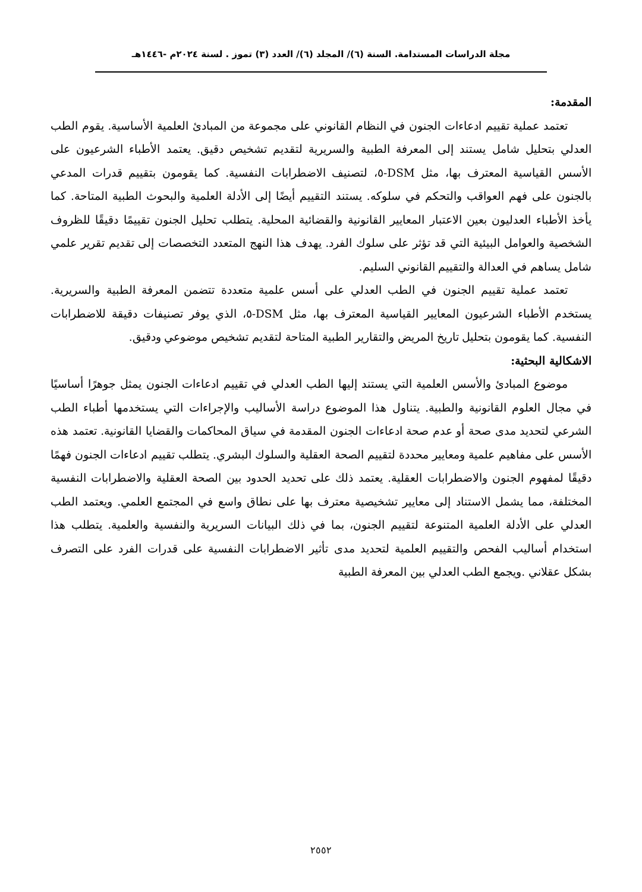مجلة الدراسات المستدامة. السنة (٦)/ المجلد (٦)/ العدد (٣) تموز . لسنة ٢٠٢٤م -١٤٤٦هـ
المقدمة:
تعتمد عملية تقييم ادعاءات الجنون في النظام القانوني على مجموعة من المبادئ العلمية الأساسية. يقوم الطب العدلي بتحليل شامل يستند إلى المعرفة الطبية والسريرية لتقديم تشخيص دقيق. يعتمد الأطباء الشرعيون على الأسس القياسية المعترف بها، مثل DSM-٥، لتصنيف الاضطرابات النفسية. كما يقومون بتقييم قدرات المدعي بالجنون على فهم العواقب والتحكم في سلوكه. يستند التقييم أيضًا إلى الأدلة العلمية والبحوث الطبية المتاحة. كما يأخذ الأطباء العدليون بعين الاعتبار المعايير القانونية والقضائية المحلية. يتطلب تحليل الجنون تقييمًا دقيقًا للظروف الشخصية والعوامل البيئية التي قد تؤثر على سلوك الفرد. يهدف هذا النهج المتعدد التخصصات إلى تقديم تقرير علمي شامل يساهم في العدالة والتقييم القانوني السليم.
تعتمد عملية تقييم الجنون في الطب العدلي على أسس علمية متعددة تتضمن المعرفة الطبية والسريرية. يستخدم الأطباء الشرعيون المعايير القياسية المعترف بها، مثل DSM-٥، الذي يوفر تصنيفات دقيقة للاضطرابات النفسية. كما يقومون بتحليل تاريخ المريض والتقارير الطبية المتاحة لتقديم تشخيص موضوعي ودقيق.
الاشكالية البحثية:
موضوع المبادئ والأسس العلمية التي يستند إليها الطب العدلي في تقييم ادعاءات الجنون يمثل جوهرًا أساسيًا في مجال العلوم القانونية والطبية. يتناول هذا الموضوع دراسة الأساليب والإجراءات التي يستخدمها أطباء الطب الشرعي لتحديد مدى صحة أو عدم صحة ادعاءات الجنون المقدمة في سياق المحاكمات والقضايا القانونية. تعتمد هذه الأسس على مفاهيم علمية ومعايير محددة لتقييم الصحة العقلية والسلوك البشري. يتطلب تقييم ادعاءات الجنون فهمًا دقيقًا لمفهوم الجنون والاضطرابات العقلية. يعتمد ذلك على تحديد الحدود بين الصحة العقلية والاضطرابات النفسية المختلفة، مما يشمل الاستناد إلى معايير تشخيصية معترف بها على نطاق واسع في المجتمع العلمي. ويعتمد الطب العدلي على الأدلة العلمية المتنوعة لتقييم الجنون، بما في ذلك البيانات السريرية والنفسية والعلمية. يتطلب هذا استخدام أساليب الفحص والتقييم العلمية لتحديد مدى تأثير الاضطرابات النفسية على قدرات الفرد على التصرف بشكل عقلاني .ويجمع الطب العدلي بين المعرفة الطبية
٢٥٥٢